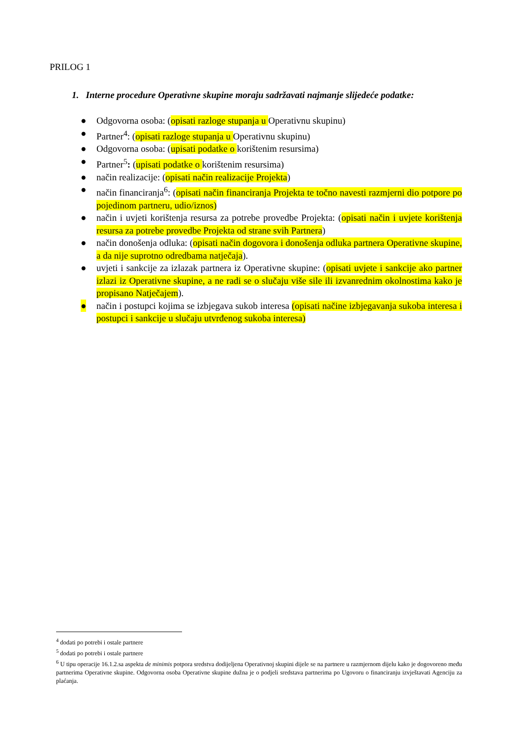PRILOG 1
1. Interne procedure Operativne skupine moraju sadržavati najmanje slijedeće podatke:
● Odgovorna osoba: (opisati razloge stupanja u Operativnu skupinu)
● Partner<sup>4</sup>: (opisati razloge stupanja u Operativnu skupinu)
● Odgovorna osoba: (upisati podatke o korištenim resursima)
● Partner<sup>5</sup>: (upisati podatke o korištenim resursima)
● način realizacije: (opisati način realizacije Projekta)
● način financiranja<sup>6</sup>: (opisati način financiranja Projekta te točno navesti razmjerni dio potpore po pojedinom partneru, udio/iznos)
● način i uvjeti korištenja resursa za potrebe provedbe Projekta: (opisati način i uvjete korištenja resursa za potrebe provedbe Projekta od strane svih Partnera)
● način donošenja odluka: (opisati način dogovora i donošenja odluka partnera Operativne skupine, a da nije suprotno odredbama natječaja).
● uvjeti i sankcije za izlazak partnera iz Operativne skupine: (opisati uvjete i sankcije ako partner izlazi iz Operativne skupine, a ne radi se o slučaju više sile ili izvanrednim okolnostima kako je propisano Natječajem).
● način i postupci kojima se izbjegava sukob interesa (opisati načine izbjegavanja sukoba interesa i postupci i sankcije u slučaju utvrđenog sukoba interesa)
<sup>4</sup> dodati po potrebi i ostale partnere
<sup>5</sup> dodati po potrebi i ostale partnere
<sup>6</sup> U tipu operacije 16.1.2.sa aspekta de minimis potpora sredstva dodijeljena Operativnoj skupini dijele se na partnere u razmjernom dijelu kako je dogovoreno među partnerima Operativne skupine. Odgovorna osoba Operativne skupine dužna je o podjeli sredstava partnerima po Ugovoru o financiranju izvještavati Agenciju za plaćanja.